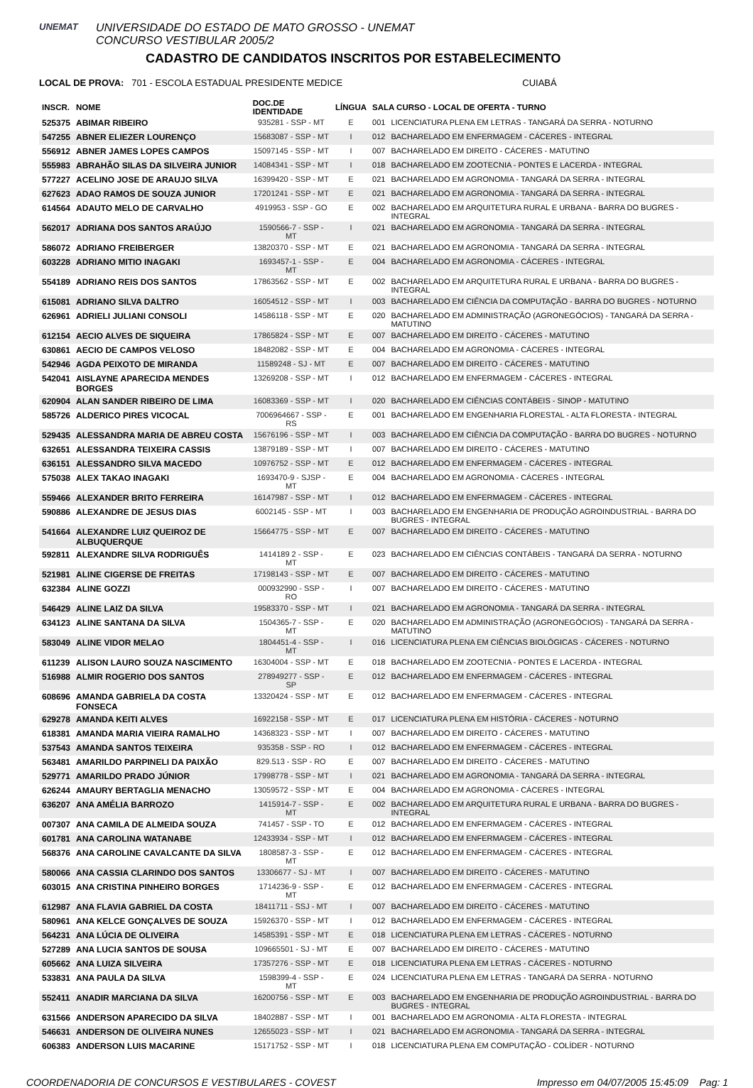UNEMAT
UNIVERSIDADE DO ESTADO DE MATO GROSSO - UNEMAT
CONCURSO VESTIBULAR 2005/2
CADASTRO DE CANDIDATOS INSCRITOS POR ESTABELECIMENTO
LOCAL DE PROVA: 701 - ESCOLA ESTADUAL PRESIDENTE MEDICE CUIABÁ
| INSCR. | NOME | DOC.DE IDENTIDADE | LÍNGUA | SALA CURSO - LOCAL DE OFERTA - TURNO | |
| --- | --- | --- | --- | --- | --- |
| 525375 | ABIMAR RIBEIRO | 935281 - SSP - MT | E | 001 | LICENCIATURA PLENA EM LETRAS - TANGARÁ DA SERRA - NOTURNO |
| 547255 | ABNER ELIEZER LOURENÇO | 15683087 - SSP - MT | I | 012 | BACHARELADO EM ENFERMAGEM - CÁCERES - INTEGRAL |
| 556912 | ABNER JAMES LOPES CAMPOS | 15097145 - SSP - MT | I | 007 | BACHARELADO EM DIREITO - CÁCERES - MATUTINO |
| 555983 | ABRAHÃO SILAS DA SILVEIRA JUNIOR | 14084341 - SSP - MT | I | 018 | BACHARELADO EM ZOOTECNIA - PONTES E LACERDA - INTEGRAL |
| 577227 | ACELINO JOSE DE ARAUJO SILVA | 16399420 - SSP - MT | E | 021 | BACHARELADO EM AGRONOMIA - TANGARÁ DA SERRA - INTEGRAL |
| 627623 | ADAO RAMOS DE SOUZA JUNIOR | 17201241 - SSP - MT | E | 021 | BACHARELADO EM AGRONOMIA - TANGARÁ DA SERRA - INTEGRAL |
| 614564 | ADAUTO MELO DE CARVALHO | 4919953 - SSP - GO | E | 002 | BACHARELADO EM ARQUITETURA RURAL E URBANA - BARRA DO BUGRES - INTEGRAL |
| 562017 | ADRIANA DOS SANTOS ARAÚJO | 1590566-7 - SSP - MT | I | 021 | BACHARELADO EM AGRONOMIA - TANGARÁ DA SERRA - INTEGRAL |
| 586072 | ADRIANO FREIBERGER | 13820370 - SSP - MT | E | 021 | BACHARELADO EM AGRONOMIA - TANGARÁ DA SERRA - INTEGRAL |
| 603228 | ADRIANO MITIO INAGAKI | 1693457-1 - SSP - MT | E | 004 | BACHARELADO EM AGRONOMIA - CÁCERES - INTEGRAL |
| 554189 | ADRIANO REIS DOS SANTOS | 17863562 - SSP - MT | E | 002 | BACHARELADO EM ARQUITETURA RURAL E URBANA - BARRA DO BUGRES - INTEGRAL |
| 615081 | ADRIANO SILVA DALTRO | 16054512 - SSP - MT | I | 003 | BACHARELADO EM CIÊNCIA DA COMPUTAÇÃO - BARRA DO BUGRES - NOTURNO |
| 626961 | ADRIELI JULIANI CONSOLI | 14586118 - SSP - MT | E | 020 | BACHARELADO EM ADMINISTRAÇÃO (AGRONEGÓCIOS) - TANGARÁ DA SERRA - MATUTINO |
| 612154 | AECIO ALVES DE SIQUEIRA | 17865824 - SSP - MT | E | 007 | BACHARELADO EM DIREITO - CÁCERES - MATUTINO |
| 630861 | AECIO DE CAMPOS VELOSO | 18482082 - SSP - MT | E | 004 | BACHARELADO EM AGRONOMIA - CÁCERES - INTEGRAL |
| 542946 | AGDA PEIXOTO DE MIRANDA | 11589248 - SJ - MT | E | 007 | BACHARELADO EM DIREITO - CÁCERES - MATUTINO |
| 542041 | AISLAYNE APARECIDA MENDES BORGES | 13269208 - SSP - MT | I | 012 | BACHARELADO EM ENFERMAGEM - CÁCERES - INTEGRAL |
| 620904 | ALAN SANDER RIBEIRO DE LIMA | 16083369 - SSP - MT | I | 020 | BACHARELADO EM CIÊNCIAS CONTÁBEIS - SINOP - MATUTINO |
| 585726 | ALDERICO PIRES VICOCAL | 7006964667 - SSP - RS | E | 001 | BACHARELADO EM ENGENHARIA FLORESTAL - ALTA FLORESTA - INTEGRAL |
| 529435 | ALESSANDRA MARIA DE ABREU COSTA | 15676196 - SSP - MT | I | 003 | BACHARELADO EM CIÊNCIA DA COMPUTAÇÃO - BARRA DO BUGRES - NOTURNO |
| 632651 | ALESSANDRA TEIXEIRA CASSIS | 13879189 - SSP - MT | I | 007 | BACHARELADO EM DIREITO - CÁCERES - MATUTINO |
| 636151 | ALESSANDRO SILVA MACEDO | 10976752 - SSP - MT | E | 012 | BACHARELADO EM ENFERMAGEM - CÁCERES - INTEGRAL |
| 575038 | ALEX TAKAO INAGAKI | 1693470-9 - SJSP - MT | E | 004 | BACHARELADO EM AGRONOMIA - CÁCERES - INTEGRAL |
| 559466 | ALEXANDER BRITO FERREIRA | 16147987 - SSP - MT | I | 012 | BACHARELADO EM ENFERMAGEM - CÁCERES - INTEGRAL |
| 590886 | ALEXANDRE DE JESUS DIAS | 6002145 - SSP - MT | I | 003 | BACHARELADO EM ENGENHARIA DE PRODUÇÃO AGROINDUSTRIAL - BARRA DO BUGRES - INTEGRAL |
| 541664 | ALEXANDRE LUIZ QUEIROZ DE ALBUQUERQUE | 15664775 - SSP - MT | E | 007 | BACHARELADO EM DIREITO - CÁCERES - MATUTINO |
| 592811 | ALEXANDRE SILVA RODRIGUÊS | 1414189 2 - SSP - MT | E | 023 | BACHARELADO EM CIÊNCIAS CONTÁBEIS - TANGARÁ DA SERRA - NOTURNO |
| 521981 | ALINE CIGERSE DE FREITAS | 17198143 - SSP - MT | E | 007 | BACHARELADO EM DIREITO - CÁCERES - MATUTINO |
| 632384 | ALINE GOZZI | 000932990 - SSP - RO | I | 007 | BACHARELADO EM DIREITO - CÁCERES - MATUTINO |
| 546429 | ALINE LAIZ DA SILVA | 19583370 - SSP - MT | I | 021 | BACHARELADO EM AGRONOMIA - TANGARÁ DA SERRA - INTEGRAL |
| 634123 | ALINE SANTANA DA SILVA | 1504365-7 - SSP - MT | E | 020 | BACHARELADO EM ADMINISTRAÇÃO (AGRONEGÓCIOS) - TANGARÁ DA SERRA - MATUTINO |
| 583049 | ALINE VIDOR MELAO | 1804451-4 - SSP - MT | I | 016 | LICENCIATURA PLENA EM CIÊNCIAS BIOLÓGICAS - CÁCERES - NOTURNO |
| 611239 | ALISON LAURO SOUZA NASCIMENTO | 16304004 - SSP - MT | E | 018 | BACHARELADO EM ZOOTECNIA - PONTES E LACERDA - INTEGRAL |
| 516988 | ALMIR ROGERIO DOS SANTOS | 278949277 - SSP - SP | E | 012 | BACHARELADO EM ENFERMAGEM - CÁCERES - INTEGRAL |
| 608696 | AMANDA GABRIELA DA COSTA FONSECA | 13320424 - SSP - MT | E | 012 | BACHARELADO EM ENFERMAGEM - CÁCERES - INTEGRAL |
| 629278 | AMANDA KEITI ALVES | 16922158 - SSP - MT | E | 017 | LICENCIATURA PLENA EM HISTÓRIA - CÁCERES - NOTURNO |
| 618381 | AMANDA MARIA VIEIRA RAMALHO | 14368323 - SSP - MT | I | 007 | BACHARELADO EM DIREITO - CÁCERES - MATUTINO |
| 537543 | AMANDA SANTOS TEIXEIRA | 935358 - SSP - RO | I | 012 | BACHARELADO EM ENFERMAGEM - CÁCERES - INTEGRAL |
| 563481 | AMARILDO PARPINELI DA PAIXÃO | 829.513 - SSP - RO | E | 007 | BACHARELADO EM DIREITO - CÁCERES - MATUTINO |
| 529771 | AMARILDO PRADO JÚNIOR | 17998778 - SSP - MT | I | 021 | BACHARELADO EM AGRONOMIA - TANGARÁ DA SERRA - INTEGRAL |
| 626244 | AMAURY BERTAGLIA MENACHO | 13059572 - SSP - MT | E | 004 | BACHARELADO EM AGRONOMIA - CÁCERES - INTEGRAL |
| 636207 | ANA AMÉLIA BARROZO | 1415914-7 - SSP - MT | E | 002 | BACHARELADO EM ARQUITETURA RURAL E URBANA - BARRA DO BUGRES - INTEGRAL |
| 007307 | ANA CAMILA DE ALMEIDA SOUZA | 741457 - SSP - TO | E | 012 | BACHARELADO EM ENFERMAGEM - CÁCERES - INTEGRAL |
| 601781 | ANA CAROLINA WATANABE | 12433934 - SSP - MT | I | 012 | BACHARELADO EM ENFERMAGEM - CÁCERES - INTEGRAL |
| 568376 | ANA CAROLINE CAVALCANTE DA SILVA | 1808587-3 - SSP - MT | E | 012 | BACHARELADO EM ENFERMAGEM - CÁCERES - INTEGRAL |
| 580066 | ANA CASSIA CLARINDO DOS SANTOS | 13306677 - SJ - MT | I | 007 | BACHARELADO EM DIREITO - CÁCERES - MATUTINO |
| 603015 | ANA CRISTINA PINHEIRO BORGES | 1714236-9 - SSP - MT | E | 012 | BACHARELADO EM ENFERMAGEM - CÁCERES - INTEGRAL |
| 612987 | ANA FLAVIA GABRIEL DA COSTA | 18411711 - SSJ - MT | I | 007 | BACHARELADO EM DIREITO - CÁCERES - MATUTINO |
| 580961 | ANA KELCE GONÇALVES DE SOUZA | 15926370 - SSP - MT | I | 012 | BACHARELADO EM ENFERMAGEM - CÁCERES - INTEGRAL |
| 564231 | ANA LÚCIA DE OLIVEIRA | 14585391 - SSP - MT | E | 018 | LICENCIATURA PLENA EM LETRAS - CÁCERES - NOTURNO |
| 527289 | ANA LUCIA SANTOS DE SOUSA | 109665501 - SJ - MT | E | 007 | BACHARELADO EM DIREITO - CÁCERES - MATUTINO |
| 605662 | ANA LUIZA SILVEIRA | 17357276 - SSP - MT | E | 018 | LICENCIATURA PLENA EM LETRAS - CÁCERES - NOTURNO |
| 533831 | ANA PAULA DA SILVA | 1598399-4 - SSP - MT | E | 024 | LICENCIATURA PLENA EM LETRAS - TANGARÁ DA SERRA - NOTURNO |
| 552411 | ANADIR MARCIANA DA SILVA | 16200756 - SSP - MT | E | 003 | BACHARELADO EM ENGENHARIA DE PRODUÇÃO AGROINDUSTRIAL - BARRA DO BUGRES - INTEGRAL |
| 631566 | ANDERSON APARECIDO DA SILVA | 18402887 - SSP - MT | I | 001 | BACHARELADO EM AGRONOMIA - ALTA FLORESTA - INTEGRAL |
| 546631 | ANDERSON DE OLIVEIRA NUNES | 12655023 - SSP - MT | I | 021 | BACHARELADO EM AGRONOMIA - TANGARÁ DA SERRA - INTEGRAL |
| 606383 | ANDERSON LUIS MACARINE | 15171752 - SSP - MT | I | 018 | LICENCIATURA PLENA EM COMPUTAÇÃO - COLÍDER - NOTURNO |
COORDENADORIA DE CONCURSOS E VESTIBULARES - COVEST Impresso em 04/07/2005 15:45:09 Pag: 1